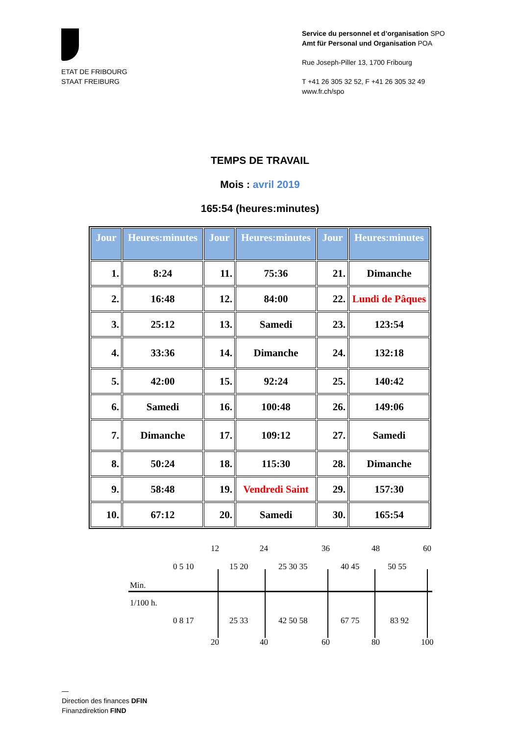ETAT DE FRIBOURG
STAAT FREIBURG
Service du personnel et d’organisation SPO
Amt für Personal und Organisation POA
Rue Joseph-Piller 13, 1700 Fribourg
T +41 26 305 32 52, F +41 26 305 32 49
www.fr.ch/spo
TEMPS DE TRAVAIL
Mois : avril 2019
165:54 (heures:minutes)
| Jour | Heures:minutes | Jour | Heures:minutes | Jour | Heures:minutes |
| --- | --- | --- | --- | --- | --- |
| 1. | 8:24 | 11. | 75:36 | 21. | Dimanche |
| 2. | 16:48 | 12. | 84:00 | 22. | Lundi de Pâques |
| 3. | 25:12 | 13. | Samedi | 23. | 123:54 |
| 4. | 33:36 | 14. | Dimanche | 24. | 132:18 |
| 5. | 42:00 | 15. | 92:24 | 25. | 140:42 |
| 6. | Samedi | 16. | 100:48 | 26. | 149:06 |
| 7. | Dimanche | 17. | 109:12 | 27. | Samedi |
| 8. | 50:24 | 18. | 115:30 | 28. | Dimanche |
| 9. | 58:48 | 19. | Vendredi Saint | 29. | 157:30 |
| 10. | 67:12 | 20. | Samedi | 30. | 165:54 |
12 24 36 48 60
0 5 10 15 20 25 30 35 40 45 50 55
Min.
1/100 h.
0 8 17 25 33 42 50 58 67 75 83 92
20 40 60 80 100
—
Direction des finances DFIN
Finanzdirektion FIND